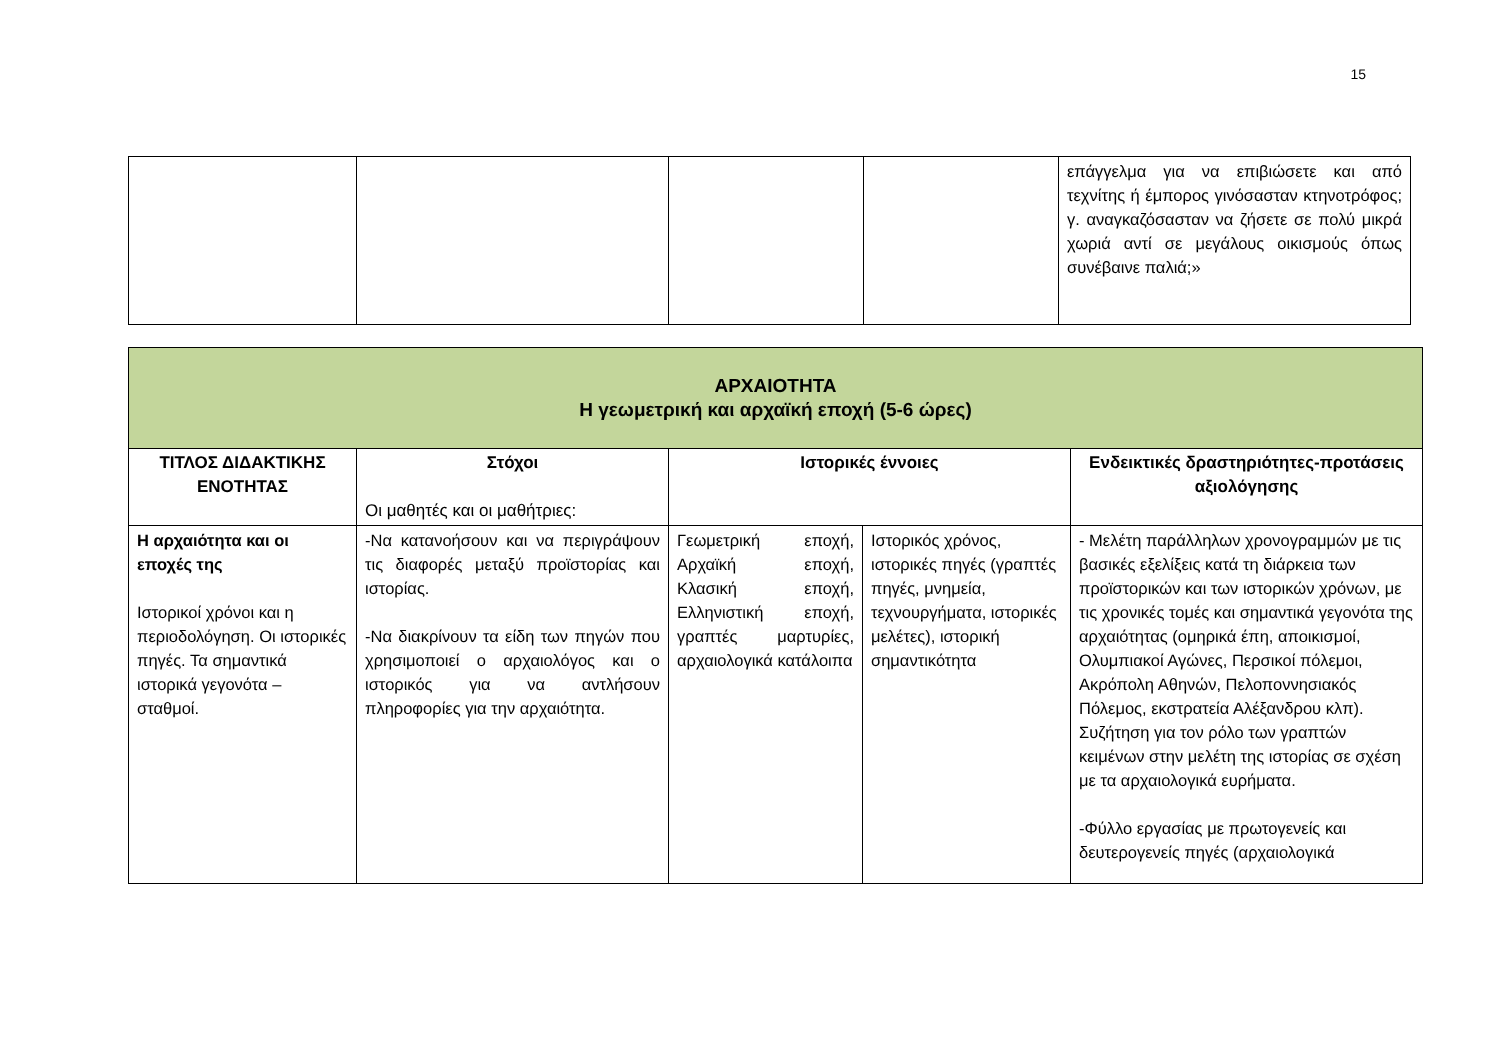15
| | | | | επάγγελμα για να επιβιώσετε και από τεχνίτης ή έμπορος γινόσασταν κτηνοτρόφος; γ. αναγκαζόσασταν να ζήσετε σε πολύ μικρά χωριά αντί σε μεγάλους οικισμούς όπως συνέβαινε παλιά;» |
| ΑΡΧΑΙΟΤΗΤΑ Η γεωμετρική και αρχαϊκή εποχή (5-6 ώρες) | | | | |
| --- | --- | --- | --- | --- |
| ΤΙΤΛΟΣ ΔΙΔΑΚΤΙΚΗΣ ΕΝΟΤΗΤΑΣ | Στόχοι Οι μαθητές και οι μαθήτριες: | Ιστορικές έννοιες | | Ενδεικτικές δραστηριότητες-προτάσεις αξιολόγησης |
| Η αρχαιότητα και οι εποχές της Ιστορικοί χρόνοι και η περιοδολόγηση. Οι ιστορικές πηγές. Τα σημαντικά ιστορικά γεγονότα – σταθμοί. | -Να κατανοήσουν και να περιγράψουν τις διαφορές μεταξύ προϊστορίας και ιστορίας. -Να διακρίνουν τα είδη των πηγών που χρησιμοποιεί ο αρχαιολόγος και ο ιστορικός για να αντλήσουν πληροφορίες για την αρχαιότητα. | Γεωμετρική εποχή, Αρχαϊκή εποχή, Κλασική εποχή, Ελληνιστική εποχή, γραπτές μαρτυρίες, αρχαιολογικά κατάλοιπα | Ιστορικός χρόνος, ιστορικές πηγές (γραπτές πηγές, μνημεία, τεχνουργήματα, ιστορικές μελέτες), ιστορική σημαντικότητα | - Μελέτη παράλληλων χρονογραμμών με τις βασικές εξελίξεις κατά τη διάρκεια των προϊστορικών και των ιστορικών χρόνων, με τις χρονικές τομές και σημαντικά γεγονότα της αρχαιότητας (ομηρικά έπη, αποικισμοί, Ολυμπιακοί Αγώνες, Περσικοί πόλεμοι, Ακρόπολη Αθηνών, Πελοποννησιακός Πόλεμος, εκστρατεία Αλέξανδρου κλπ). Συζήτηση για τον ρόλο των γραπτών κειμένων στην μελέτη της ιστορίας σε σχέση με τα αρχαιολογικά ευρήματα. -Φύλλο εργασίας με πρωτογενείς και δευτερογενείς πηγές (αρχαιολογικά |